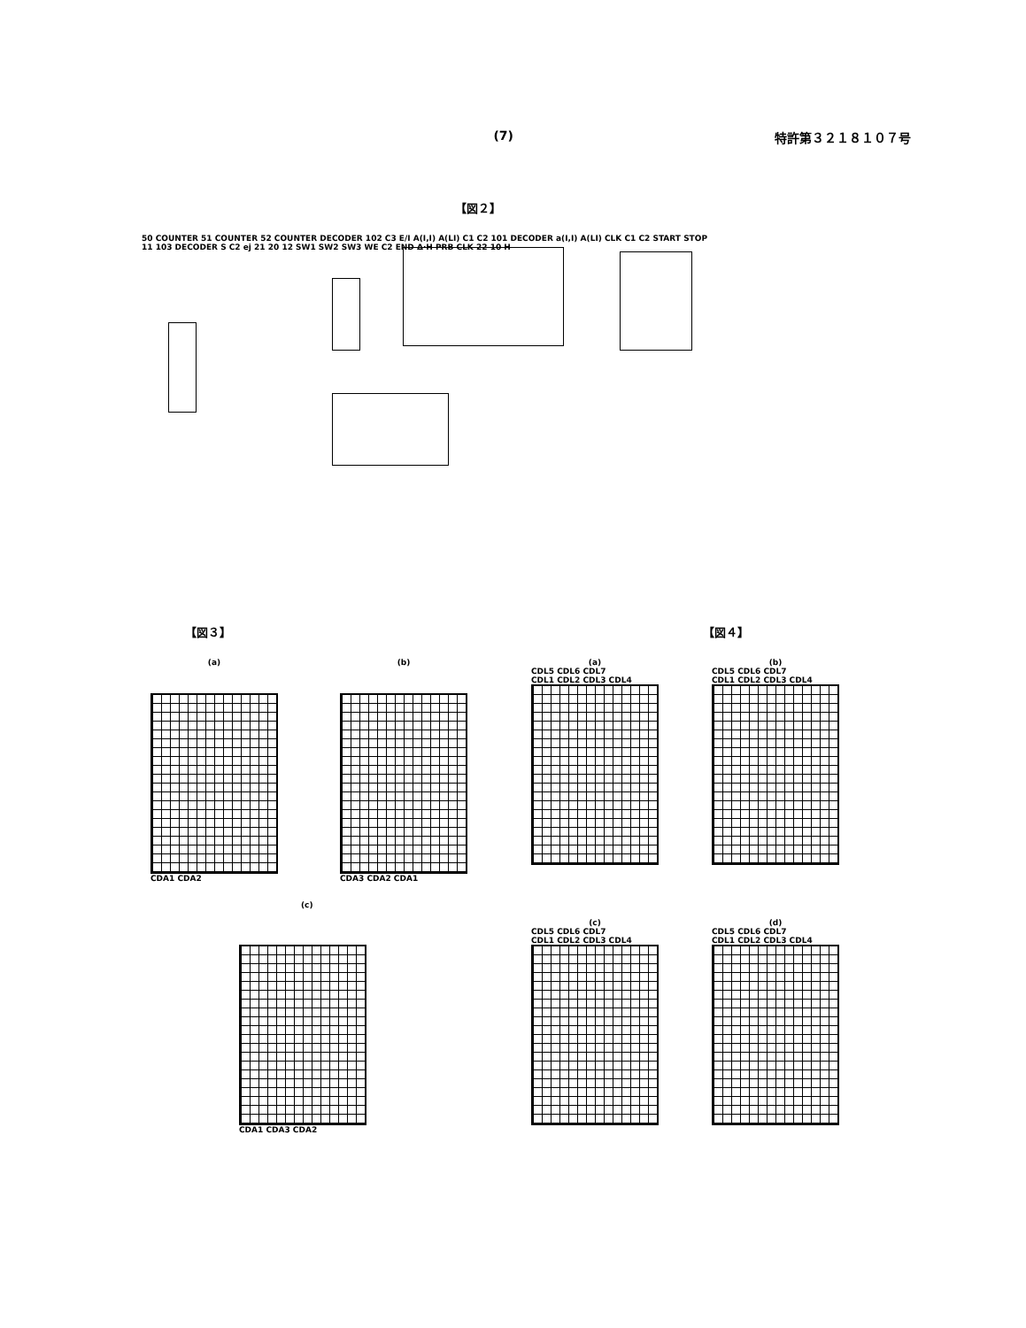(7) 特許第３２１８１０７号
【図２】
50 COUNTER 51 COUNTER 52 COUNTER DECODER 102 C3 E/I A(I,I) A(LI) C1 C2 101 DECODER a(I,I) A(LI) CLK C1 C2 START STOP 11 103 DECODER S C2 ej 21 20 12 SW1 SW2 SW3 WE C2 END Δ·H PRB CLK 22 10 H
【図３】
(a)
CDA1 CDA2
(b)
CDA3 CDA2 CDA1
(c)
CDA1 CDA3 CDA2
【図４】
(a)
CDL5 CDL6 CDL7
CDL1 CDL2 CDL3 CDL4
(b)
CDL5 CDL6 CDL7
CDL1 CDL2 CDL3 CDL4
(c)
CDL5 CDL6 CDL7
CDL1 CDL2 CDL3 CDL4
(d)
CDL5 CDL6 CDL7
CDL1 CDL2 CDL3 CDL4